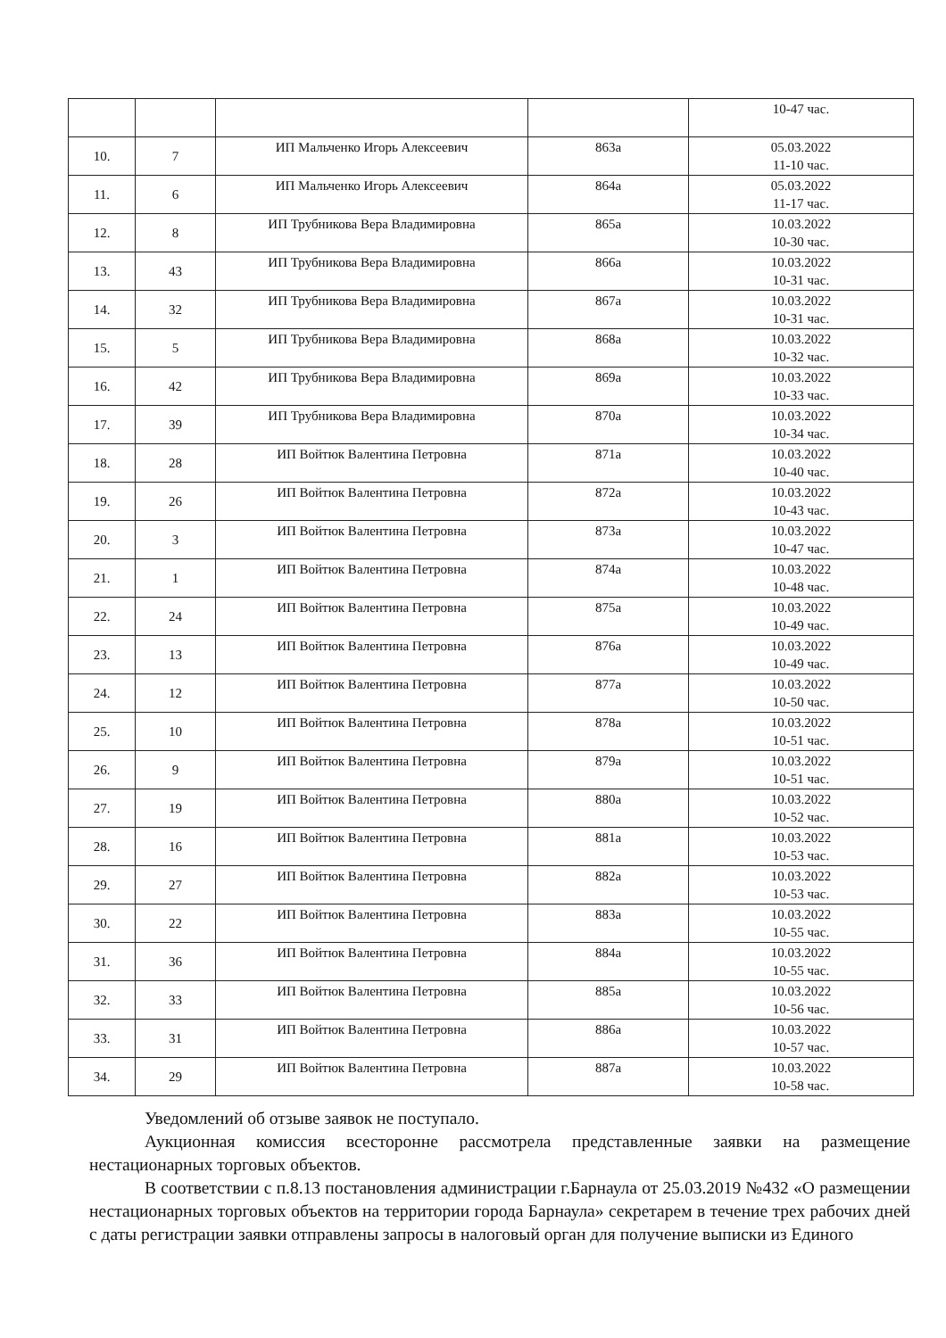| | | | | 10-47 час. |
| 10. | 7 | ИП Мальченко Игорь Алексеевич | 863а | 05.03.2022 11-10 час. |
| 11. | 6 | ИП Мальченко Игорь Алексеевич | 864а | 05.03.2022 11-17 час. |
| 12. | 8 | ИП Трубникова Вера Владимировна | 865а | 10.03.2022 10-30 час. |
| 13. | 43 | ИП Трубникова Вера Владимировна | 866а | 10.03.2022 10-31 час. |
| 14. | 32 | ИП Трубникова Вера Владимировна | 867а | 10.03.2022 10-31 час. |
| 15. | 5 | ИП Трубникова Вера Владимировна | 868а | 10.03.2022 10-32 час. |
| 16. | 42 | ИП Трубникова Вера Владимировна | 869а | 10.03.2022 10-33 час. |
| 17. | 39 | ИП Трубникова Вера Владимировна | 870а | 10.03.2022 10-34 час. |
| 18. | 28 | ИП Войтюк Валентина Петровна | 871а | 10.03.2022 10-40 час. |
| 19. | 26 | ИП Войтюк Валентина Петровна | 872а | 10.03.2022 10-43 час. |
| 20. | 3 | ИП Войтюк Валентина Петровна | 873а | 10.03.2022 10-47 час. |
| 21. | 1 | ИП Войтюк Валентина Петровна | 874а | 10.03.2022 10-48 час. |
| 22. | 24 | ИП Войтюк Валентина Петровна | 875а | 10.03.2022 10-49 час. |
| 23. | 13 | ИП Войтюк Валентина Петровна | 876а | 10.03.2022 10-49 час. |
| 24. | 12 | ИП Войтюк Валентина Петровна | 877а | 10.03.2022 10-50 час. |
| 25. | 10 | ИП Войтюк Валентина Петровна | 878а | 10.03.2022 10-51 час. |
| 26. | 9 | ИП Войтюк Валентина Петровна | 879а | 10.03.2022 10-51 час. |
| 27. | 19 | ИП Войтюк Валентина Петровна | 880а | 10.03.2022 10-52 час. |
| 28. | 16 | ИП Войтюк Валентина Петровна | 881а | 10.03.2022 10-53 час. |
| 29. | 27 | ИП Войтюк Валентина Петровна | 882а | 10.03.2022 10-53 час. |
| 30. | 22 | ИП Войтюк Валентина Петровна | 883а | 10.03.2022 10-55 час. |
| 31. | 36 | ИП Войтюк Валентина Петровна | 884а | 10.03.2022 10-55 час. |
| 32. | 33 | ИП Войтюк Валентина Петровна | 885а | 10.03.2022 10-56 час. |
| 33. | 31 | ИП Войтюк Валентина Петровна | 886а | 10.03.2022 10-57 час. |
| 34. | 29 | ИП Войтюк Валентина Петровна | 887а | 10.03.2022 10-58 час. |
Уведомлений об отзыве заявок не поступало.
Аукционная комиссия всесторонне рассмотрела представленные заявки на размещение нестационарных торговых объектов.
В соответствии с п.8.13 постановления администрации г.Барнаула от 25.03.2019 №432 «О размещении нестационарных торговых объектов на территории города Барнаула» секретарем в течение трех рабочих дней с даты регистрации заявки отправлены запросы в налоговый орган для получение выписки из Единого